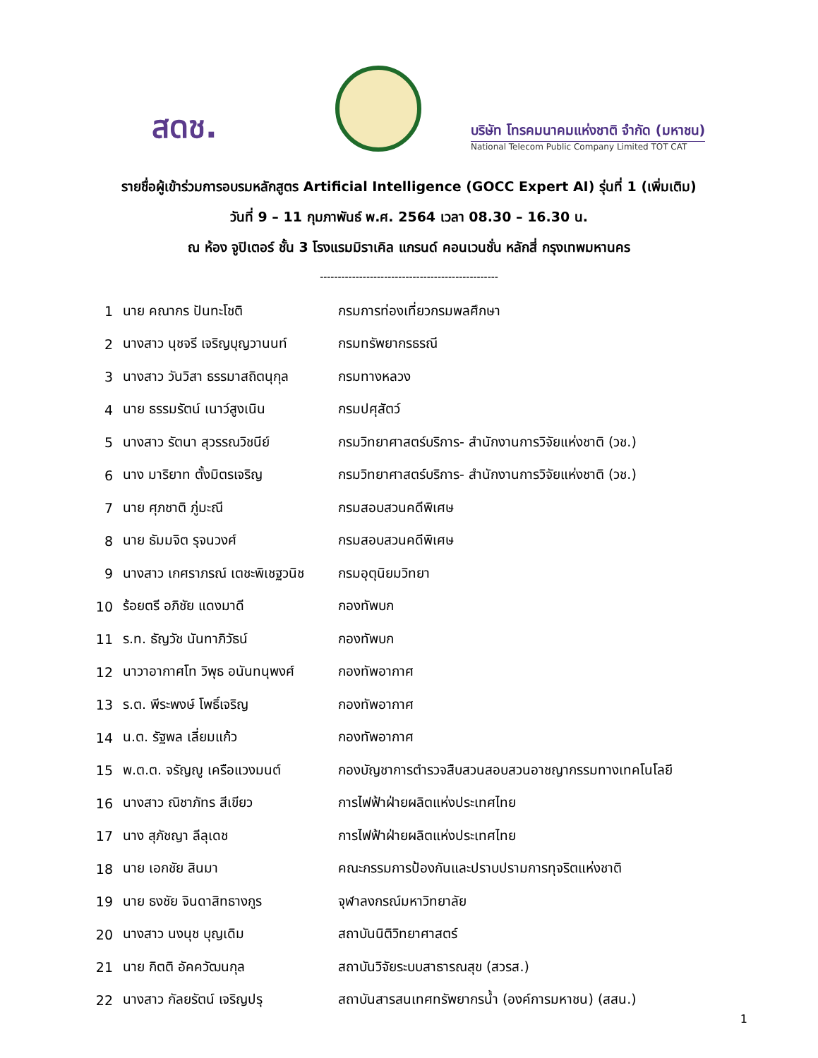สดช.
บริษัท โทรคมนาคมแห่งชาติ จำกัด (มหาชน)
National Telecom Public Company Limited TOT CAT
รายชื่อผู้เข้าร่วมการอบรมหลักสูตร Artificial Intelligence (GOCC Expert AI) รุ่นที่ 1 (เพิ่มเติม)
วันที่ 9 – 11 กุมภาพันธ์ พ.ศ. 2564 เวลา 08.30 – 16.30 น.
ณ ห้อง จูปิเตอร์ ชั้น 3 โรงแรมมิราเคิล แกรนด์ คอนเวนชั่น หลักสี่ กรุงเทพมหานคร
--------------------------------------------------
| 1 | นาย คณากร ปันทะโชติ | กรมการท่องเที่ยวกรมพลศึกษา |
| 2 | นางสาว นุชจรี เจริญบุญวานนท์ | กรมทรัพยากรธรณี |
| 3 | นางสาว วันวิสา ธรรมาสถิตนุกุล | กรมทางหลวง |
| 4 | นาย ธรรมรัตน์ เนาว์สูงเนิน | กรมปศุสัตว์ |
| 5 | นางสาว รัตนา สุวรรณวิชนีย์ | กรมวิทยาศาสตร์บริการ- สำนักงานการวิจัยแห่งชาติ (วช.) |
| 6 | นาง มาริยาท ตั้งมิตรเจริญ | กรมวิทยาศาสตร์บริการ- สำนักงานการวิจัยแห่งชาติ (วช.) |
| 7 | นาย ศุภชาติ ภู่มะณี | กรมสอบสวนคดีพิเศษ |
| 8 | นาย ธัมมจิต รุจนวงศ์ | กรมสอบสวนคดีพิเศษ |
| 9 | นางสาว เกศราภรณ์ เตชะพิเชฐวนิช | กรมอุตุนิยมวิทยา |
| 10 | ร้อยตรี อภิชัย แดงมาดี | กองทัพบก |
| 11 | ร.ท. ธัญวัช นันทาภิวัธน์ | กองทัพบก |
| 12 | นาวาอากาศโท วิพุธ อนันทนุพงศ์ | กองทัพอากาศ |
| 13 | ร.ต. พีระพงษ์ โพธิ์เจริญ | กองทัพอากาศ |
| 14 | น.ต. รัฐพล เลี่ยมแก้ว | กองทัพอากาศ |
| 15 | พ.ต.ต. จรัญญู เครือแวงมนต์ | กองบัญชาการตำรวจสืบสวนสอบสวนอาชญากรรมทางเทคโนโลยี |
| 16 | นางสาว ณิชาภัทร สีเขียว | การไฟฟ้าฝ่ายผลิตแห่งประเทศไทย |
| 17 | นาง สุภัชญา ลีลุเดช | การไฟฟ้าฝ่ายผลิตแห่งประเทศไทย |
| 18 | นาย เอกชัย สินมา | คณะกรรมการป้องกันและปราบปรามการทุจริตแห่งชาติ |
| 19 | นาย ธงชัย จินดาสิทธางกูร | จุฬาลงกรณ์มหาวิทยาลัย |
| 20 | นางสาว นงนุช บุญเดิม | สถาบันนิติวิทยาศาสตร์ |
| 21 | นาย กิตติ อัคควัฒนกุล | สถาบันวิจัยระบบสาธารณสุข (สวรส.) |
| 22 | นางสาว กัลยรัตน์ เจริญปรุ | สถาบันสารสนเทศทรัพยากรน้ำ (องค์การมหาชน) (สสน.) |
1